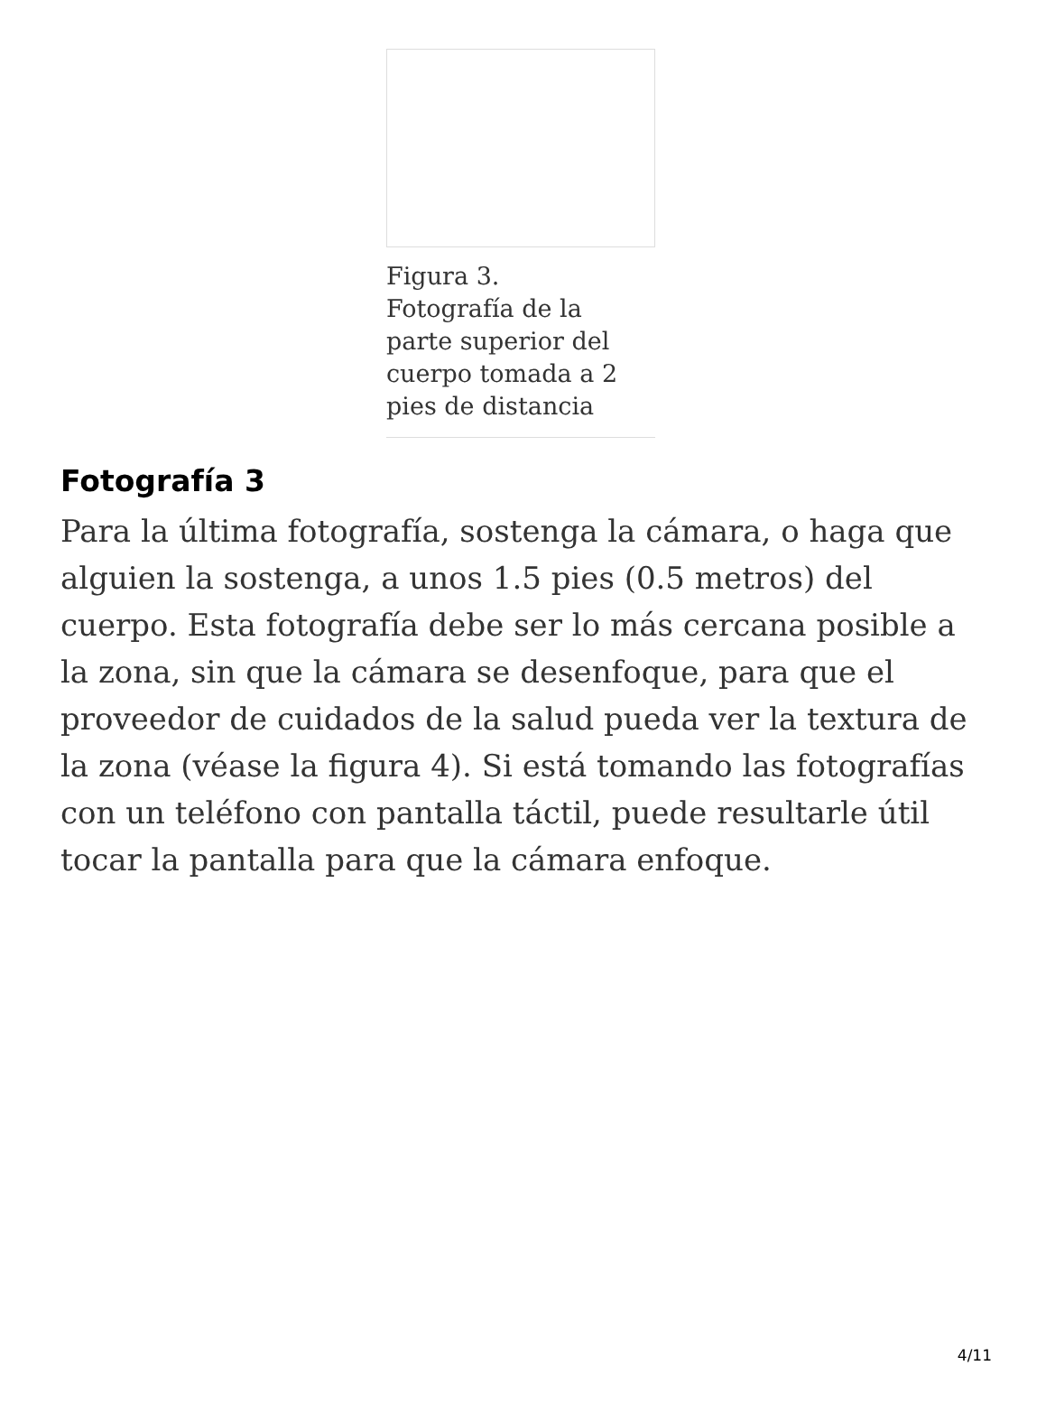Figura 3.
Fotografía de la parte superior del cuerpo tomada a 2 pies de distancia
Fotografía 3
Para la última fotografía, sostenga la cámara, o haga que alguien la sostenga, a unos 1.5 pies (0.5 metros) del cuerpo. Esta fotografía debe ser lo más cercana posible a la zona, sin que la cámara se desenfoque, para que el proveedor de cuidados de la salud pueda ver la textura de la zona (véase la figura 4). Si está tomando las fotografías con un teléfono con pantalla táctil, puede resultarle útil tocar la pantalla para que la cámara enfoque.
4/11